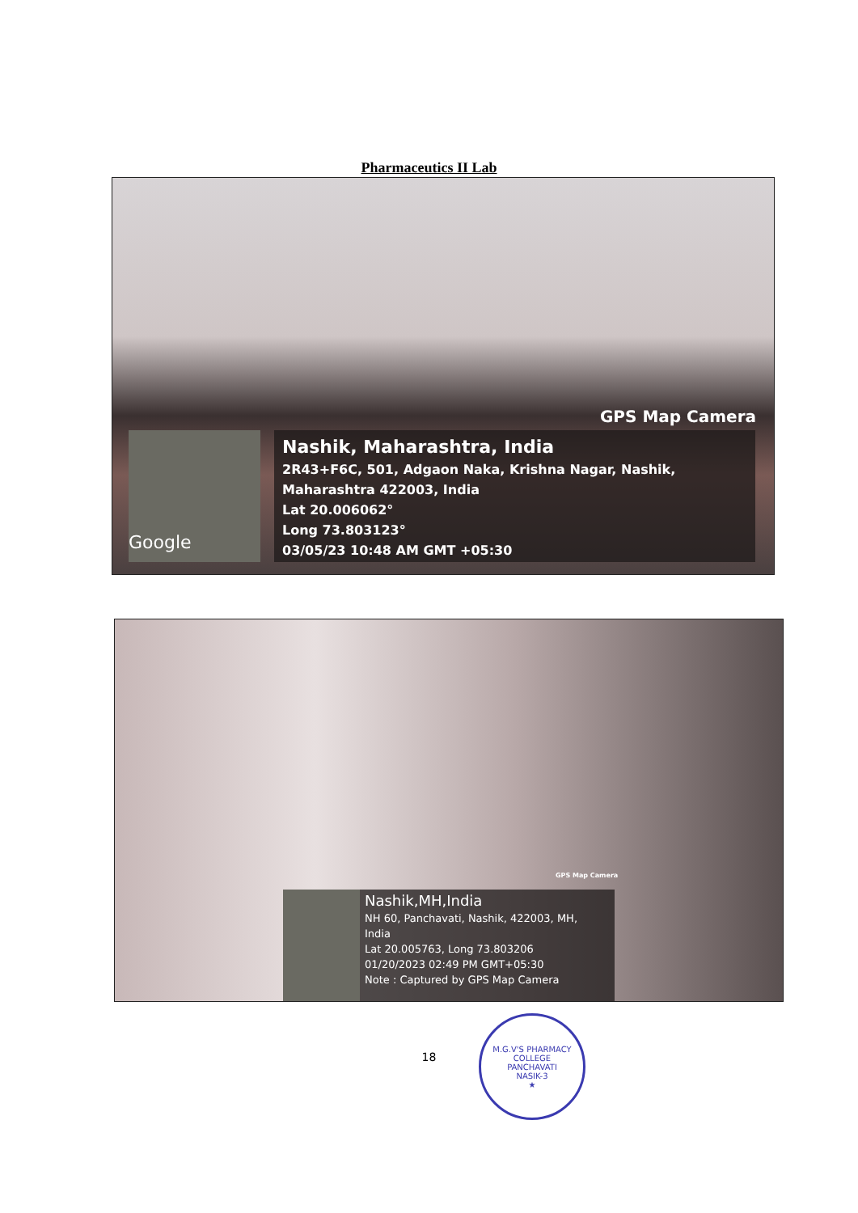Pharmaceutics II Lab
GPS Map Camera
Google
Nashik, Maharashtra, India
2R43+F6C, 501, Adgaon Naka, Krishna Nagar, Nashik,
Maharashtra 422003, India
Lat 20.006062°
Long 73.803123°
03/05/23 10:48 AM GMT +05:30
GPS Map Camera
Nashik,MH,India
NH 60, Panchavati, Nashik, 422003, MH,
India
Lat 20.005763, Long 73.803206
01/20/2023 02:49 PM GMT+05:30
Note : Captured by GPS Map Camera
18
M.G.V'S PHARMACY COLLEGE
PANCHAVATI
NASIK-3
★